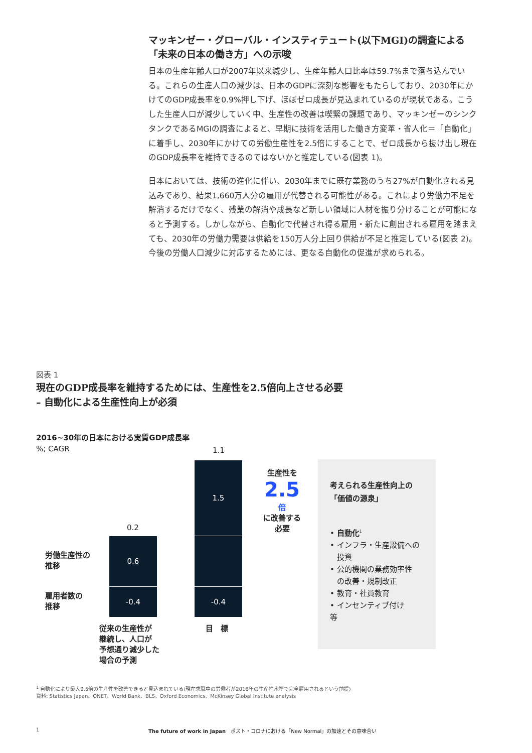マッキンゼー・グローバル・インスティテュート(以下MGI)の調査による
「未来の日本の働き方」への示唆
日本の生産年齢人口が2007年以来減少し、生産年齢人口比率は59.7%まで落ち込んでいる。これらの生産人口の減少は、日本のGDPに深刻な影響をもたらしており、2030年にかけてのGDP成長率を0.9%押し下げ、ほぼゼロ成長が見込まれているのが現状である。こうした生産人口が減少していく中、生産性の改善は喫緊の課題であり、マッキンゼーのシンクタンクであるMGIの調査によると、早期に技術を活用した働き方変革・省人化＝「自動化」に着手し、2030年にかけての労働生産性を2.5倍にすることで、ゼロ成長から抜け出し現在のGDP成長率を維持できるのではないかと推定している(図表 1)。
日本においては、技術の進化に伴い、2030年までに既存業務のうち27%が自動化される見込みであり、結果1,660万人分の雇用が代替される可能性がある。これにより労働力不足を解消するだけでなく、残業の解消や成長など新しい領域に人材を振り分けることが可能になると予測する。しかしながら、自動化で代替され得る雇用・新たに創出される雇用を踏まえても、2030年の労働力需要は供給を150万人分上回り供給が不足と推定している(図表 2)。今後の労働人口減少に対応するためには、更なる自動化の促進が求められる。
図表 1
現在のGDP成長率を維持するためには、生産性を2.5倍向上させる必要
– 自動化による生産性向上が必須
2016~30年の日本における実質GDP成長率
%; CAGR
0.2
0.6
-0.4
1.1
1.5
-0.4
労働生産性の
推移
雇用者数の
推移
従来の生産性が
継続し、人口が
予想通り減少した
場合の予測
目　標
生産性を
2.5 倍
に改善する
必要
考えられる生産性向上の
「価値の源泉」
• 自動化<sup>1</sup>
• インフラ・生産設備への
投資
• 公的機関の業務効率性
の改善・規制改正
• 教育・社員教育
• インセンティブ付け
等
<sup>1</sup> 自動化により最大2.5倍の生産性を改善できると見込まれている(現在求職中の労働者が2016年の生産性水準で完全雇用されるという前提)
資料: Statistics Japan、ONET、World Bank、BLS、Oxford Economics、McKinsey Global Institute analysis
1
The future of work in Japan　ポスト・コロナにおける「New Normal」の加速とその意味合い